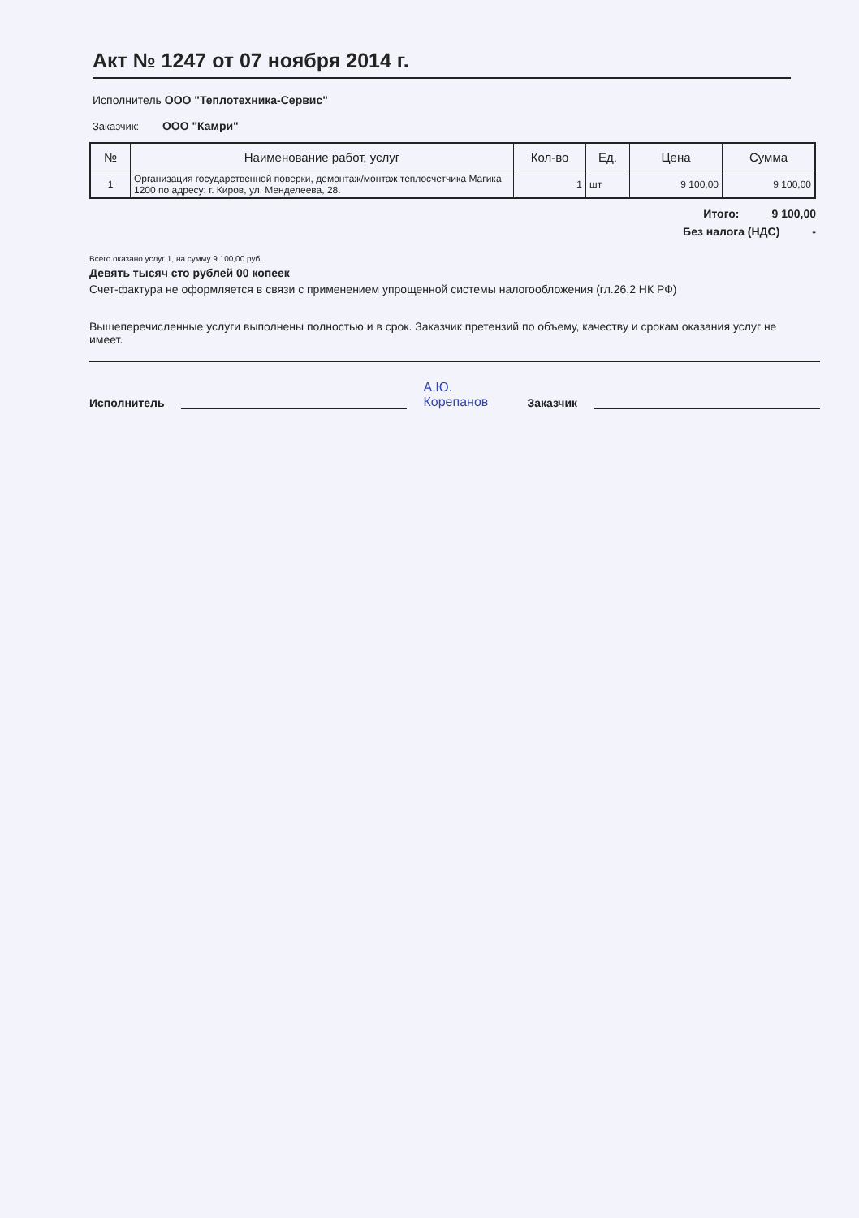Акт № 1247 от 07 ноября 2014 г.
Исполнитель ООО "Теплотехника-Сервис"
Заказчик: ООО "Камри"
| № | Наименование работ, услуг | Кол-во | Ед. | Цена | Сумма |
| --- | --- | --- | --- | --- | --- |
| 1 | Организация государственной поверки, демонтаж/монтаж теплосчетчика Магика 1200 по адресу: г. Киров, ул. Менделеева, 28. | 1 | шт | 9 100,00 | 9 100,00 |
Итого: 9 100,00
Без налога (НДС) -
Всего оказано услуг 1, на сумму 9 100,00 руб.
Девять тысяч сто рублей 00 копеек
Счет-фактура не оформляется в связи с применением упрощенной системы налогообложения (гл.26.2 НК РФ)
Вышеперечисленные услуги выполнены полностью и в срок. Заказчик претензий по объему, качеству и срокам оказания услуг не имеет.
Исполнитель А.Ю. Корепанов Заказчик